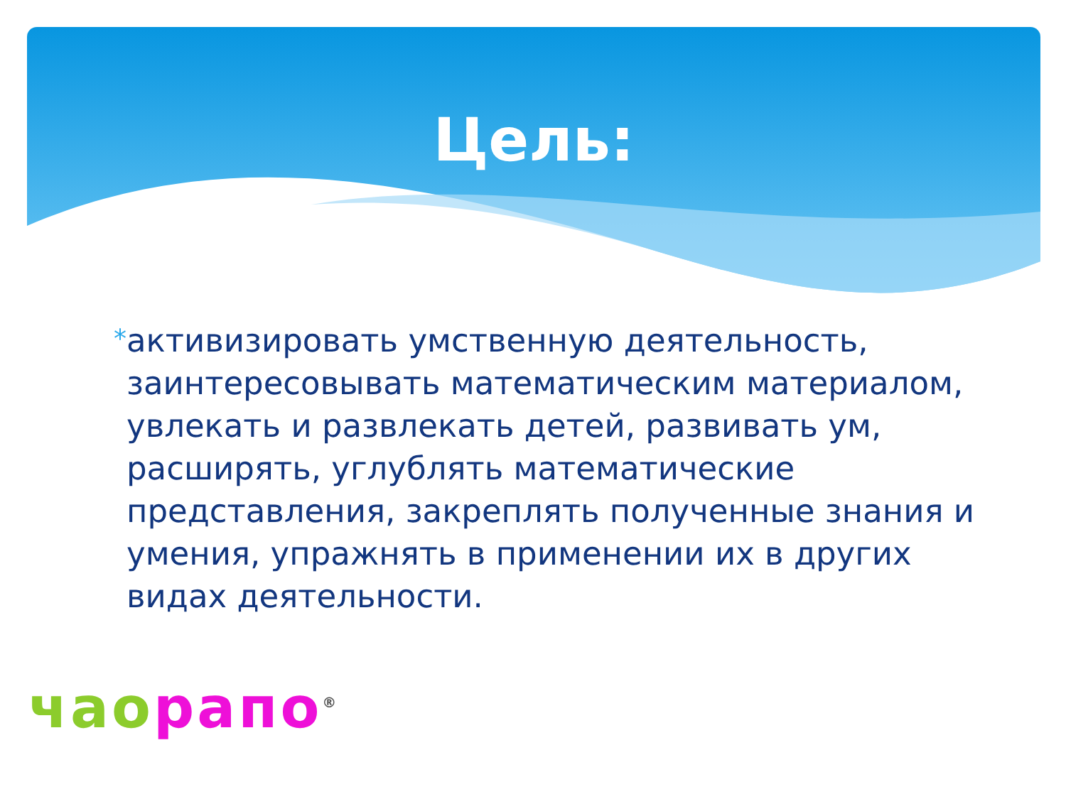Цель:
*
активизировать умственную деятельность, заинтересовывать математическим материалом, увлекать и развлекать детей, развивать ум, расширять, углублять математические представления, закреплять полученные знания и умения, упражнять в применении их в других видах деятельности.
чао рапо<sup>®</sup>